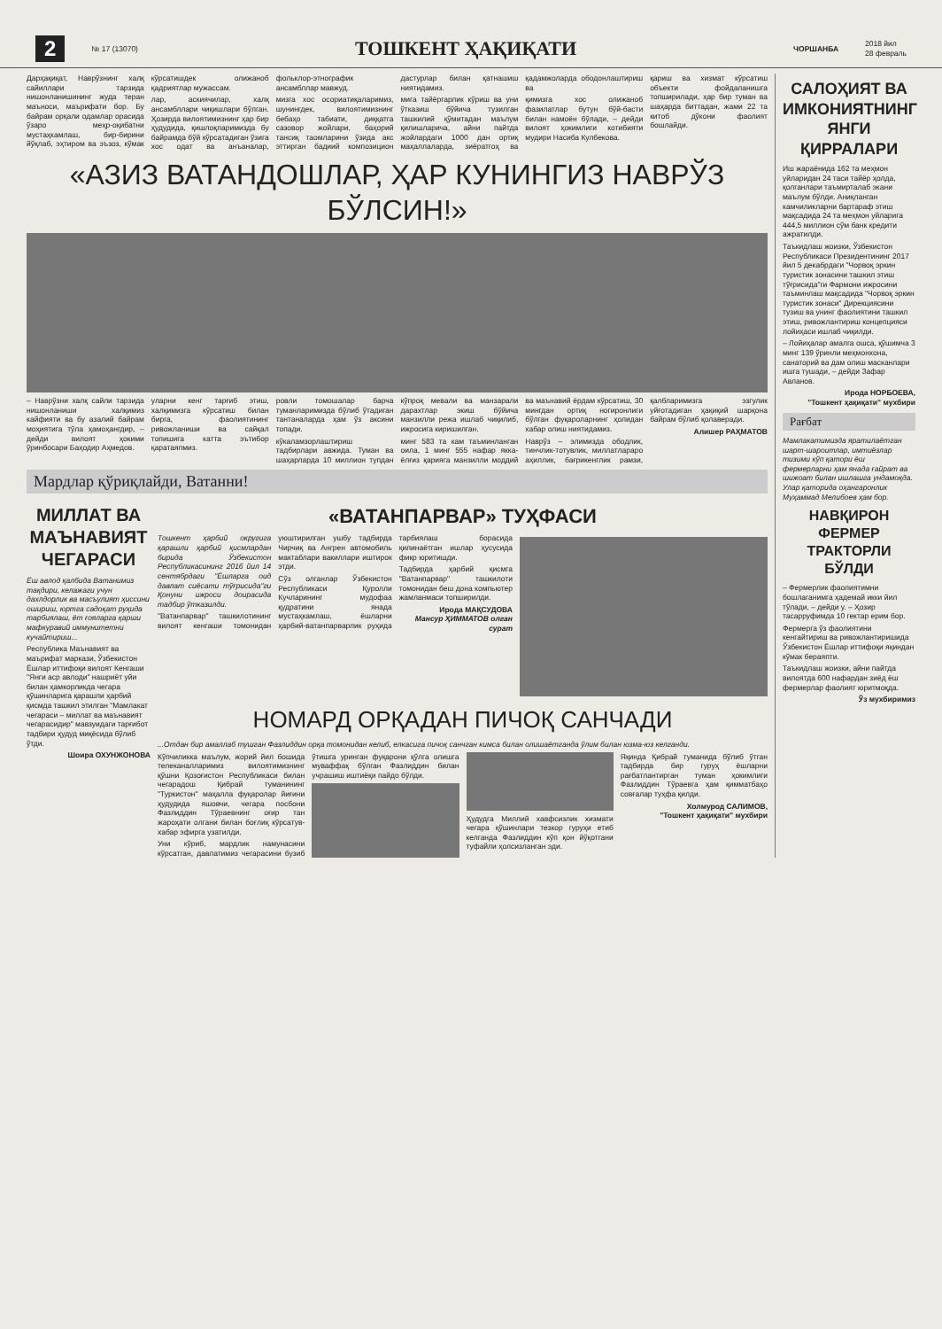2 № 17 (13070) ТОШКЕНТ ҲАҚИҚАТИ ЧОРШАНБА 2018 йил
28 февраль
Дарҳақиқат, Наврўзнинг халқ сайиллари тарзида нишонланишининг жуда теран маъноси, маърифати бор. Бу байрам орқали одамлар орасида ўзаро меҳр-оқибатни мустаҳкамлаш, бир-бирини йўқлаб, эҳтиром ва эъзоз, кўмак кўрсатишдек олижаноб қадриятлар мужассам.
лар, аскиячилар, халқ ансамбллари чиқишлари бўлган. Ҳозирда вилоятимизнинг ҳар бир ҳудудида, қишлоқларимизда бу байрамда бўй кўрсатадиган ўзига хос одат ва анъаналар, фольклор-этнографик ансамбллар мавжуд.
мизга хос осориатиқаларимиз, шунингдек, вилоятимизнинг бебаҳо табиати, диққатга сазовор жойлари, баҳорий тансиқ таомларини ўзида акс эттирган бадиий композицион дастурлар билан қатнашиш ниятидамиз.
мига тайёргарлик кўриш ва уни ўтказиш бўйича тузилган ташкилий қўмитадан маълум қилишларича, айни пайтда жойлардаги 1000 дан ортиқ маҳаллаларда, зиёратгоҳ ва қадамжоларда ободонлаштириш ва
қимизга хос олижаноб фазилатлар бутун бўй-басти билан намоён бўлади, – дейди вилоят ҳокимлиги котибияти мудири Насиба Кулбекова.
қариш ва хизмат кўрсатиш объекти фойдаланишга топширилади, ҳар бир туман ва шаҳарда биттадан, жами 22 та китоб дўкони фаолият бошлайди.
«АЗИЗ ВАТАНДОШЛАР, ҲАР КУНИНГИЗ НАВРЎЗ БЎЛСИН!»
– Наврўзни халқ сайли тарзида нишонланиши халқимиз кайфияти ва бу азалий байрам моҳиятига тўла ҳамоҳангдир, – дейди вилоят ҳокими ўринбосари Баҳодир Аҳмедов.
уларни кенг тарғиб этиш, халқимизга кўрсатиш билан бирга, фаолиятининг ривожланиши ва сайқал топишига катта эътибор қаратаяпмиз.
ровли томошалар барча туманларимизда бўлиб ўтадиган тантаналарда ҳам ўз аксини топади.
кўкаламзорлаштириш тадбирлари авжида. Туман ва шаҳарларда 10 миллион тупдан кўпроқ мевали ва манзарали дарахтлар экиш бўйича манзилли режа ишлаб чиқилиб, ижросига киришилган.
минг 583 та кам таъминланган оила, 1 минг 555 нафар якка-ёлғиз қарияга манзилли моддий ва маънавий ёрдам кўрсатиш, 30 мингдан ортиқ ногиронлиги бўлган фуқароларнинг ҳолидан хабар олиш ниятидамиз.
Наврўз – элимизда ободлик, тинчлик-тотувлик, миллатлараро аҳиллик, бағрикенглик рамзи, қалбларимизга эзгулик уйғотадиган ҳақиқий шарқона байрам бўлиб қолаверади.
Алишер РАҲМАТОВ
Мардлар қўриқлайди, Ватанни!
МИЛЛАТ ВА МАЪНАВИЯТ ЧЕГАРАСИ
Ёш авлод қалбида Ватанимиз тақдири, келажаги учун дахлдорлик ва масъулият ҳиссини ошириш, юртга садоқат руҳида тарбиялаш, ёт ғояларга қарши мафкуравий иммунитетни кучайтириш...
Республика Маънавият ва маърифат маркази, Ўзбекистон Ёшлар иттифоқи вилоят Кенгаши "Янги аср авлоди" нашриёт уйи билан ҳамкорликда чегара қўшинларига қарашли ҳарбий қисмда ташкил этилган "Мамлакат чегараси – миллат ва маънавият чегарасидир" мавзуидаги тарғибот тадбири ҳудуд миқёсида бўлиб ўтди.
Шоира ОХУНЖОНОВА
«ВАТАНПАРВАР» ТУҲФАСИ
Тошкент ҳарбий округига қарашли ҳарбий қисмлардан бирида Ўзбекистон Республикасининг 2016 йил 14 сентябрдаги "Ёшларга оид давлат сиёсати тўғрисида"ги Қонуни ижроси доирасида тадбир ўтказилди.
"Ватанпарвар" ташкилотининг вилоят кенгаши томонидан уюштирилган ушбу тадбирда Чирчиқ ва Ангрен автомобиль мактаблари вакиллари иштирок этди.
Сўз олганлар Ўзбекистон Республикаси Қуролли Кучларининг мудофаа қудратини янада мустаҳкамлаш, ёшларни ҳарбий-ватанпарварлик руҳида тарбиялаш борасида қилинаётган ишлар ҳусусида фикр юритишди.
Тадбирда ҳарбий қисмга "Ватанпарвар" ташкилоти томонидан беш дона компьютер жамланмаси топширилди.
Ирода МАҚСУДОВА
Мансур ҲИММАТОВ олган сурат
НОМАРД ОРҚАДАН ПИЧОҚ САНЧАДИ
...Отдан бир амаллаб тушган Фазлиддин орқа томонидан келиб, елкасига пичоқ санчган кимса билан олишаётганда ўлим билан юзма-юз келганди.
Кўпчиликка маълум, жорий йил бошида телеканалларимиз вилоятимизнинг қўшни Қозоғистон Республикаси билан чегарадош Қибрай туманининг "Туркистон" маҳалла фуқаролар йиғини ҳудудида яшовчи, чегара посбони Фазлиддин Тўраевнинг оғир тан жароҳати олгани билан боғлиқ кўрсатув-хабар эфирга узатилди.
Уни кўриб, мардлик намунасини кўрсатган, давлатимиз чегарасини бузиб ўтишга уринган фуқарони қўлга олишга муваффақ бўлган Фазлиддин билан учрашиш иштиёқи пайдо бўлди.
Ҳудудга Миллий хавфсизлик хизмати чегара қўшинлари тезкор гуруҳи етиб келганда Фазлиддин кўп қон йўқотгани туфайли ҳолсизланган эди.
Яқинда Қибрай туманида бўлиб ўтган тадбирда бир гуруҳ ёшларни рағбатлантирган туман ҳокимлиги Фазлиддин Тўраевга ҳам қимматбаҳо совғалар туҳфа қилди.
Холмурод САЛИМОВ,
"Тошкент ҳақиқати" мухбири
САЛОҲИЯТ ВА ИМКОНИЯТНИНГ ЯНГИ ҚИРРАЛАРИ
Иш жараёнида 162 та меҳмон уйларидан 24 таси тайёр ҳолда, қолганлари таъмирталаб экани маълум бўлди. Аниқланган камчиликларни бартараф этиш мақсадида 24 та меҳмон уйларига 444,5 миллион сўм банк кредити ажратилди.
Таъкидлаш жоизки, Ўзбекистон Республикаси Президентининг 2017 йил 5 декабрдаги "Чорвоқ эркин туристик зонасини ташкил этиш тўғрисида"ги Фармони ижросини таъминлаш мақсадида "Чорвоқ эркин туристик зонаси" Дирекциясини тузиш ва унинг фаолиятини ташкил этиш, ривожлантириш концепцияси лойиҳаси ишлаб чиқилди.
– Лойиҳалар амалга ошса, қўшимча 3 минг 139 ўринли меҳмонхона, санаторий ва дам олиш масканлари ишга тушади, – дейди Зафар Авланов.
Ирода НОРБОЕВА,
"Тошкент ҳақиқати" мухбири
Рағбат
Мамлакатимизда яратилаётган шарт-шароитлар, имтиёзлар тизими кўп қатори ёш фермерларни ҳам янада ғайрат ва шижоат билан ишлашга ундамоқда. Улар қаторида оҳангаронлик Муҳаммад Мелибоев ҳам бор.
НАВҚИРОН ФЕРМЕР ТРАКТОРЛИ БЎЛДИ
– Фермерлик фаолиятимни бошлаганимга ҳадемай икки йил тўлади, – дейди у. – Ҳозир тасарруфимда 10 гектар ерим бор.
Фермерга ўз фаолиятини кенгайтириш ва ривожлантиришида Ўзбекистон Ёшлар иттифоқи яқиндан кўмак бераяпти.
Таъкидлаш жоизки, айни пайтда вилоятда 600 нафардан зиёд ёш фермерлар фаолият юритмоқда.
Ўз мухбиримиз